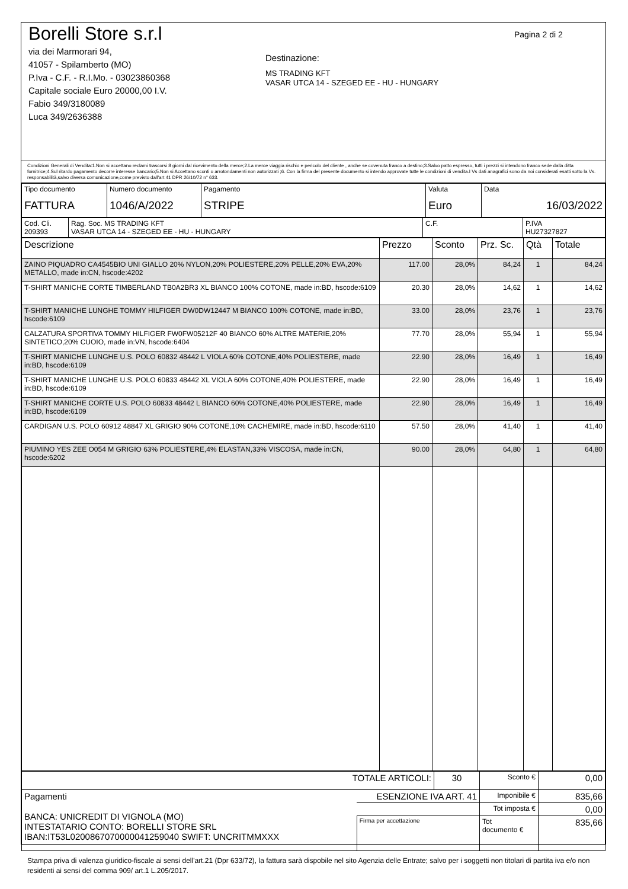Borelli Store s.r.l
via dei Marmorari 94,
41057 - Spilamberto (MO)
P.Iva - C.F. - R.I.Mo. - 03023860368
Capitale sociale Euro 20000,00 I.V.
Fabio 349/3180089
Luca 349/2636388
Destinazione:
MS TRADING KFT
VASAR UTCA 14 - SZEGED EE - HU - HUNGARY
Pagina 2 di 2
Condizioni Generali di Vendita:1.Non si accettano reclami trascorsi 8 giorni dal ricevimento della merce;2.La merce viaggia rischio e pericolo del cliente , anche se covenuta franco a destino;3.Salvo patto espresso, tutti i prezzi si intendono franco sede dalla ditta fornitrice;4.Sul ritardo pagamento decorre interesse bancario;5.Non si Accettano sconti o arrotondamenti non autorizzati ;6. Con la firma del presente documento si intendo approvate tutte le condizioni di vendita.I Vs dati anagrafici sono da noi considerati esatti sotto la Vs. responsabilità,salvo diversa comunicazione,come previsto dall'art 41 DPR 26/10/72 n° 633.
| Tipo documento FATTURA | Numero documento 1046/A/2022 | Pagamento STRIPE | Valuta Euro | Data 16/03/2022 |
| Cod. Cli. 209393 | Rag. Soc. MS TRADING KFT VASAR UTCA 14 - SZEGED EE - HU - HUNGARY | C.F. | P.IVA HU27327827 |
| Descrizione | Prezzo | Sconto | Prz. Sc. | Qtà | Totale |
| --- | --- | --- | --- | --- | --- |
| ZAINO PIQUADRO CA4545BIO UNI GIALLO 20% NYLON,20% POLIESTERE,20% PELLE,20% EVA,20% METALLO, made in:CN, hscode:4202 | 117.00 | 28,0% | 84,24 | 1 | 84,24 |
| T-SHIRT MANICHE CORTE TIMBERLAND TB0A2BR3 XL BIANCO 100% COTONE, made in:BD, hscode:6109 | 20.30 | 28,0% | 14,62 | 1 | 14,62 |
| T-SHIRT MANICHE LUNGHE TOMMY HILFIGER DW0DW12447 M BIANCO 100% COTONE, made in:BD, hscode:6109 | 33.00 | 28,0% | 23,76 | 1 | 23,76 |
| CALZATURA SPORTIVA TOMMY HILFIGER FW0FW05212F 40 BIANCO 60% ALTRE MATERIE,20% SINTETICO,20% CUOIO, made in:VN, hscode:6404 | 77.70 | 28,0% | 55,94 | 1 | 55,94 |
| T-SHIRT MANICHE LUNGHE U.S. POLO 60832 48442 L VIOLA 60% COTONE,40% POLIESTERE, made in:BD, hscode:6109 | 22.90 | 28,0% | 16,49 | 1 | 16,49 |
| T-SHIRT MANICHE LUNGHE U.S. POLO 60833 48442 XL VIOLA 60% COTONE,40% POLIESTERE, made in:BD, hscode:6109 | 22.90 | 28,0% | 16,49 | 1 | 16,49 |
| T-SHIRT MANICHE CORTE U.S. POLO 60833 48442 L BIANCO 60% COTONE,40% POLIESTERE, made in:BD, hscode:6109 | 22.90 | 28,0% | 16,49 | 1 | 16,49 |
| CARDIGAN U.S. POLO 60912 48847 XL GRIGIO 90% COTONE,10% CACHEMIRE, made in:BD, hscode:6110 | 57.50 | 28,0% | 41,40 | 1 | 41,40 |
| PIUMINO YES ZEE O054 M GRIGIO 63% POLIESTERE,4% ELASTAN,33% VISCOSA, made in:CN, hscode:6202 | 90.00 | 28,0% | 64,80 | 1 | 64,80 |
| TOTALE ARTICOLI: | | 30 | Sconto € | 0,00 |
| Pagamenti BANCA: UNICREDIT DI VIGNOLA (MO) INTESTATARIO CONTO: BORELLI STORE SRL IBAN:IT53L0200867070000041259040 SWIFT: UNCRITMMXXX | ESENZIONE IVA ART. 41 | | Imponibile € | 835,66 |
| | | | Tot imposta € | 0,00 |
| | Firma per accettazione | | Tot documento € | 835,66 |
Stampa priva di valenza giuridico-fiscale ai sensi dell'art.21 (Dpr 633/72), la fattura sarà dispobile nel sito Agenzia delle Entrate; salvo per i soggetti non titolari di partita iva e/o non residenti ai sensi del comma 909/ art.1 L.205/2017.